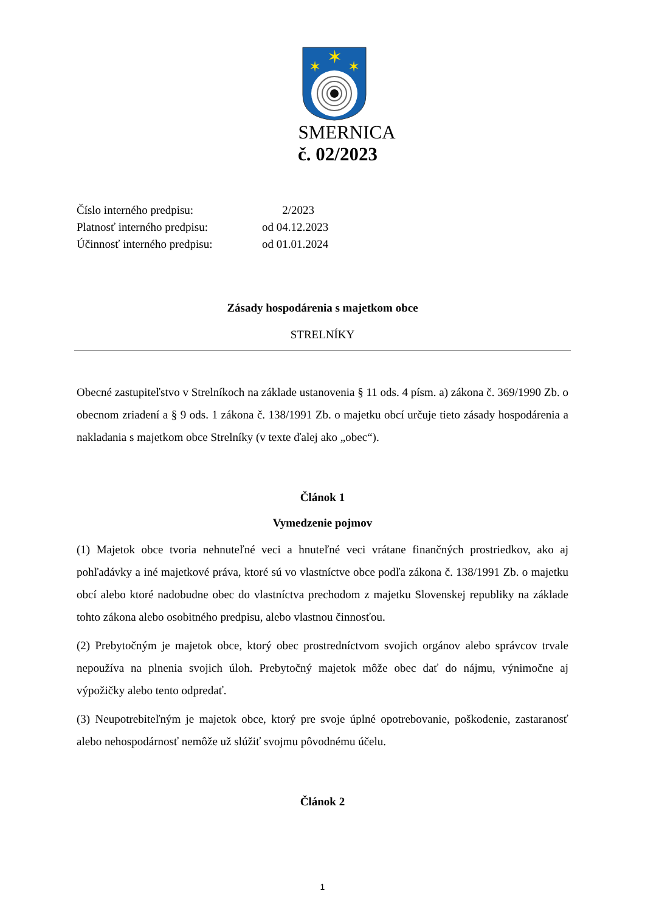✶
✶
✶
SMERNICA
č. 02/2023
| Číslo interného predpisu: | 2/2023 |
| Platnosť interného predpisu: | od 04.12.2023 |
| Účinnosť interného predpisu: | od 01.01.2024 |
Zásady hospodárenia s majetkom obce
STRELNÍKY
Obecné zastupiteľstvo v Strelníkoch na základe ustanovenia § 11 ods. 4 písm. a) zákona č. 369/1990 Zb. o obecnom zriadení a § 9 ods. 1 zákona č. 138/1991 Zb. o majetku obcí určuje tieto zásady hospodárenia a nakladania s majetkom obce Strelníky (v texte ďalej ako „obec“).
Článok 1
Vymedzenie pojmov
(1) Majetok obce tvoria nehnuteľné veci a hnuteľné veci vrátane finančných prostriedkov, ako aj pohľadávky a iné majetkové práva, ktoré sú vo vlastníctve obce podľa zákona č. 138/1991 Zb. o majetku obcí alebo ktoré nadobudne obec do vlastníctva prechodom z majetku Slovenskej republiky na základe tohto zákona alebo osobitného predpisu, alebo vlastnou činnosťou.
(2) Prebytočným je majetok obce, ktorý obec prostredníctvom svojich orgánov alebo správcov trvale nepoužíva na plnenia svojich úloh. Prebytočný majetok môže obec dať do nájmu, výnimočne aj výpožičky alebo tento odpredať.
(3) Neupotrebiteľným je majetok obce, ktorý pre svoje úplné opotrebovanie, poškodenie, zastaranosť alebo nehospodárnosť nemôže už slúžiť svojmu pôvodnému účelu.
Článok 2
1